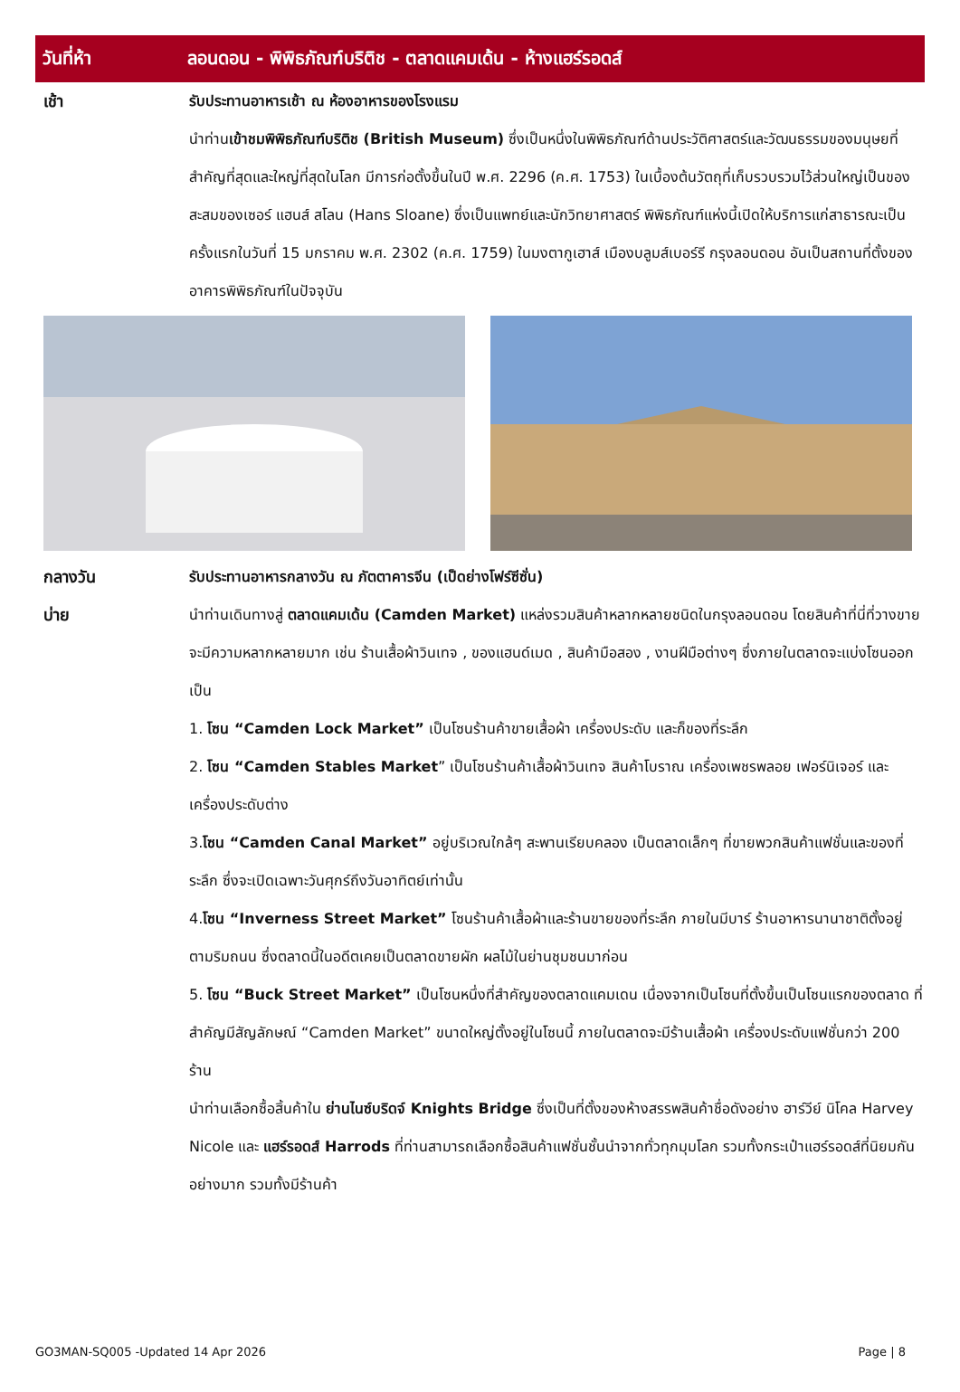วันที่ห้า
ลอนดอน - พิพิธภัณฑ์บริติช - ตลาดแคมเด้น - ห้างแฮร์รอดส์
เช้า รับประทานอาหารเช้า ณ ห้องอาหารของโรงแรม
นำท่านเข้าชมพิพิธภัณฑ์บริติช (British Museum) ซึ่งเป็นหนึ่งในพิพิธภัณฑ์ด้านประวัติศาสตร์และวัฒนธรรมของมนุษยที่สำคัญที่สุดและใหญ่ที่สุดในโลก มีการก่อตั้งขึ้นในปี พ.ศ. 2296 (ค.ศ. 1753) ในเบื้องต้นวัตถุที่เก็บรวบรวมไว้ส่วนใหญ่เป็นของสะสมของเซอร์ แฮนส์ สโลน (Hans Sloane) ซึ่งเป็นแพทย์และนักวิทยาศาสตร์ พิพิธภัณฑ์แห่งนี้เปิดให้บริการแก่สาธารณะเป็นครั้งแรกในวันที่ 15 มกราคม พ.ศ. 2302 (ค.ศ. 1759) ในมงตากูเฮาส์ เมืองบลูมส์เบอร์รี กรุงลอนดอน อันเป็นสถานที่ตั้งของอาคารพิพิธภัณฑ์ในปัจจุบัน
กลางวัน รับประทานอาหารกลางวัน ณ ภัตตาคารจีน (เป็ดย่างโฟร์ซีซั่น)
บ่าย นำท่านเดินทางสู่ ตลาดแคมเด้น (Camden Market) แหล่งรวมสินค้าหลากหลายชนิดในกรุงลอนดอน โดยสินค้าที่นี่ที่วางขายจะมีความหลากหลายมาก เช่น ร้านเสื้อผ้าวินเทจ , ของแฮนด์เมด , สินค้ามือสอง , งานฝีมือต่างๆ ซึ่งภายในตลาดจะแบ่งโซนออกเป็น
1. โซน “Camden Lock Market” เป็นโซนร้านค้าขายเสื้อผ้า เครื่องประดับ และก็ของที่ระลึก
2. โซน “Camden Stables Market” เป็นโซนร้านค้าเสื้อผ้าวินเทจ สินค้าโบราณ เครื่องเพชรพลอย เฟอร์นิเจอร์ และเครื่องประดับต่าง
3.โซน “Camden Canal Market” อยู่บริเวณใกล้ๆ สะพานเรียบคลอง เป็นตลาดเล็กๆ ที่ขายพวกสินค้าแฟชั่นและของที่ระลึก ซึ่งจะเปิดเฉพาะวันศุกร์ถึงวันอาทิตย์เท่านั้น
4.โซน “Inverness Street Market” โซนร้านค้าเสื้อผ้าและร้านขายของที่ระลึก ภายในมีบาร์ ร้านอาหารนานาชาติตั้งอยู่ตามริมถนน ซึ่งตลาดนี้ในอดีตเคยเป็นตลาดขายผัก ผลไม้ในย่านชุมชนมาก่อน
5. โซน “Buck Street Market” เป็นโซนหนึ่งที่สำคัญของตลาดแคมเดน เนื่องจากเป็นโซนที่ตั้งขึ้นเป็นโซนแรกของตลาด ที่สำคัญมีสัญลักษณ์ “Camden Market” ขนาดใหญ่ตั้งอยู่ในโซนนี้ ภายในตลาดจะมีร้านเสื้อผ้า เครื่องประดับแฟชั่นกว่า 200 ร้าน
นำท่านเลือกซื้อสิ้นค้าใน ย่านไนซ์บริดจ์ Knights Bridge ซึ่งเป็นที่ตั้งของห้างสรรพสินค้าชื่อดังอย่าง ฮาร์วีย์ นิโคล Harvey Nicole และ แฮร์รอดส์ Harrods ที่ท่านสามารถเลือกซื้อสินค้าแฟชั่นชั้นนำจากทั่วทุกมุมโลก รวมทั้งกระเป๋าแฮร์รอดส์ที่นิยมกันอย่างมาก รวมทั้งมีร้านค้า
GO3MAN-SQ005 -Updated 14 Apr 2026 Page | 8